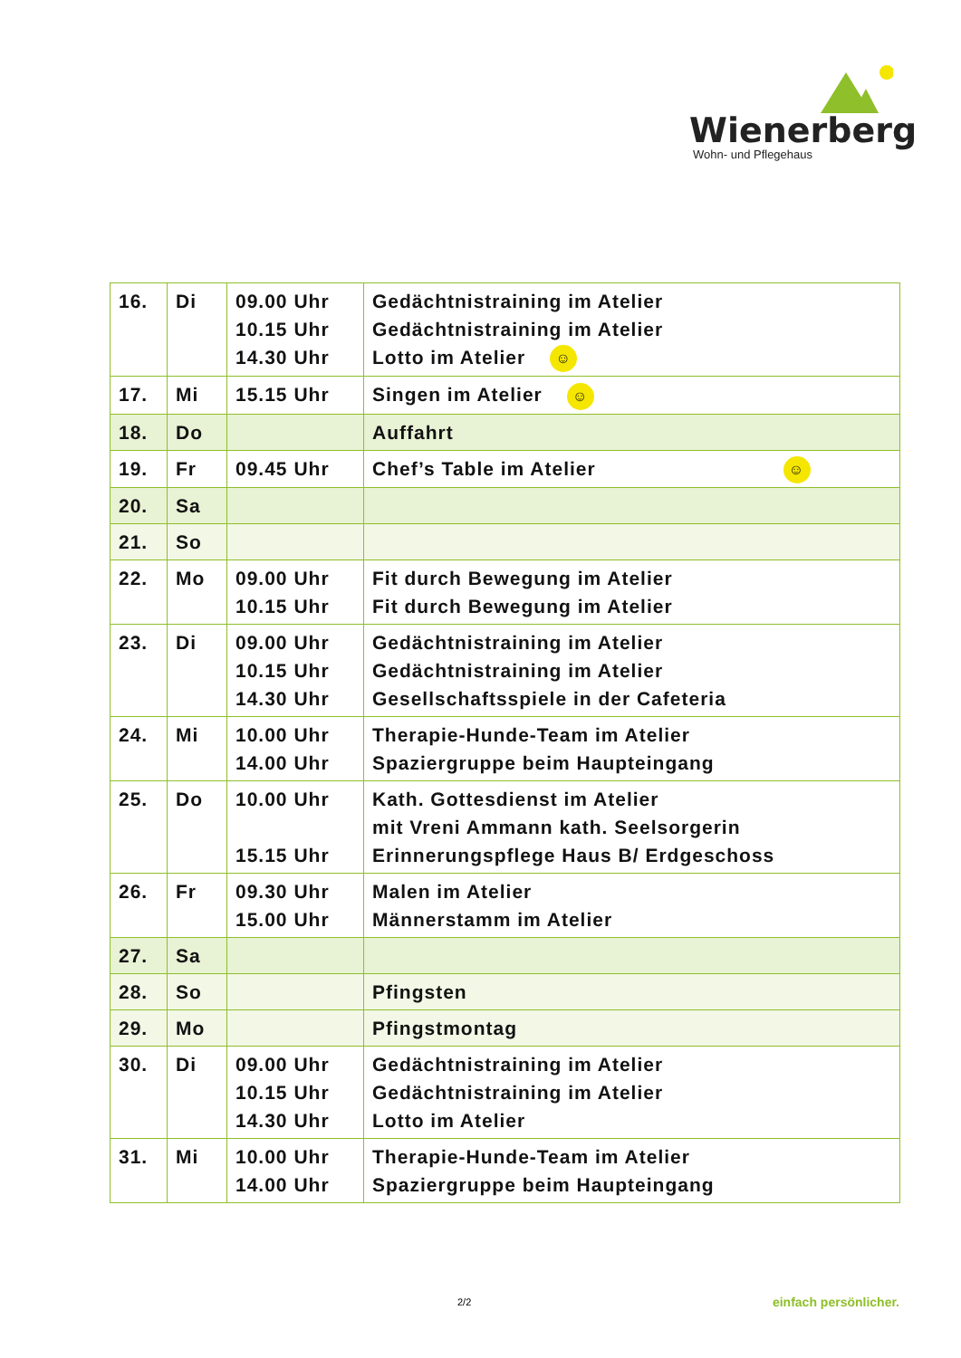Wienerberg
Wohn- und Pflegehaus
| 16. | Di | 09.00 Uhr 10.15 Uhr 14.30 Uhr | Gedächtnistraining im Atelier Gedächtnistraining im Atelier Lotto im Atelier ☺ |
| 17. | Mi | 15.15 Uhr | Singen im Atelier ☺ |
| 18. | Do | | Auffahrt |
| 19. | Fr | 09.45 Uhr | Chef’s Table im Atelier ☺ |
| 20. | Sa | | |
| 21. | So | | |
| 22. | Mo | 09.00 Uhr 10.15 Uhr | Fit durch Bewegung im Atelier Fit durch Bewegung im Atelier |
| 23. | Di | 09.00 Uhr 10.15 Uhr 14.30 Uhr | Gedächtnistraining im Atelier Gedächtnistraining im Atelier Gesellschaftsspiele in der Cafeteria |
| 24. | Mi | 10.00 Uhr 14.00 Uhr | Therapie-Hunde-Team im Atelier Spaziergruppe beim Haupteingang |
| 25. | Do | 10.00 Uhr 15.15 Uhr | Kath. Gottesdienst im Atelier mit Vreni Ammann kath. Seelsorgerin Erinnerungspflege Haus B/ Erdgeschoss |
| 26. | Fr | 09.30 Uhr 15.00 Uhr | Malen im Atelier Männerstamm im Atelier |
| 27. | Sa | | |
| 28. | So | | Pfingsten |
| 29. | Mo | | Pfingstmontag |
| 30. | Di | 09.00 Uhr 10.15 Uhr 14.30 Uhr | Gedächtnistraining im Atelier Gedächtnistraining im Atelier Lotto im Atelier |
| 31. | Mi | 10.00 Uhr 14.00 Uhr | Therapie-Hunde-Team im Atelier Spaziergruppe beim Haupteingang |
2/2 einfach persönlicher.